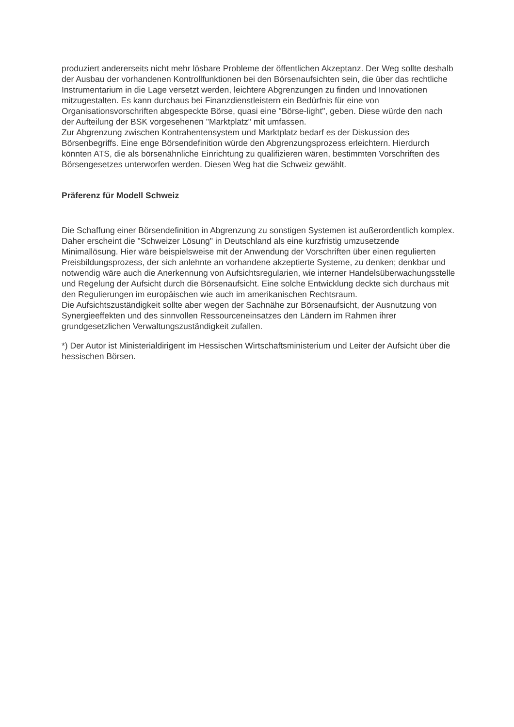produziert andererseits nicht mehr lösbare Probleme der öffentlichen Akzeptanz. Der Weg sollte deshalb der Ausbau der vorhandenen Kontrollfunktionen bei den Börsenaufsichten sein, die über das rechtliche Instrumentarium in die Lage versetzt werden, leichtere Abgrenzungen zu finden und Innovationen mitzugestalten. Es kann durchaus bei Finanzdienstleistern ein Bedürfnis für eine von Organisationsvorschriften abgespeckte Börse, quasi eine "Börse-light", geben. Diese würde den nach der Aufteilung der BSK vorgesehenen "Marktplatz" mit umfassen.
Zur Abgrenzung zwischen Kontrahentensystem und Marktplatz bedarf es der Diskussion des Börsenbegriffs. Eine enge Börsendefinition würde den Abgrenzungsprozess erleichtern. Hierdurch könnten ATS, die als börsenähnliche Einrichtung zu qualifizieren wären, bestimmten Vorschriften des Börsengesetzes unterworfen werden. Diesen Weg hat die Schweiz gewählt.
Präferenz für Modell Schweiz
Die Schaffung einer Börsendefinition in Abgrenzung zu sonstigen Systemen ist außerordentlich komplex. Daher erscheint die "Schweizer Lösung" in Deutschland als eine kurzfristig umzusetzende Minimallösung. Hier wäre beispielsweise mit der Anwendung der Vorschriften über einen regulierten Preisbildungsprozess, der sich anlehnte an vorhandene akzeptierte Systeme, zu denken; denkbar und notwendig wäre auch die Anerkennung von Aufsichtsregularien, wie interner Handelsüberwachungsstelle und Regelung der Aufsicht durch die Börsenaufsicht. Eine solche Entwicklung deckte sich durchaus mit den Regulierungen im europäischen wie auch im amerikanischen Rechtsraum.
Die Aufsichtszuständigkeit sollte aber wegen der Sachnähe zur Börsenaufsicht, der Ausnutzung von Synergieeffekten und des sinnvollen Ressourceneinsatzes den Ländern im Rahmen ihrer grundgesetzlichen Verwaltungszuständigkeit zufallen.
*) Der Autor ist Ministerialdirigent im Hessischen Wirtschaftsministerium und Leiter der Aufsicht über die hessischen Börsen.